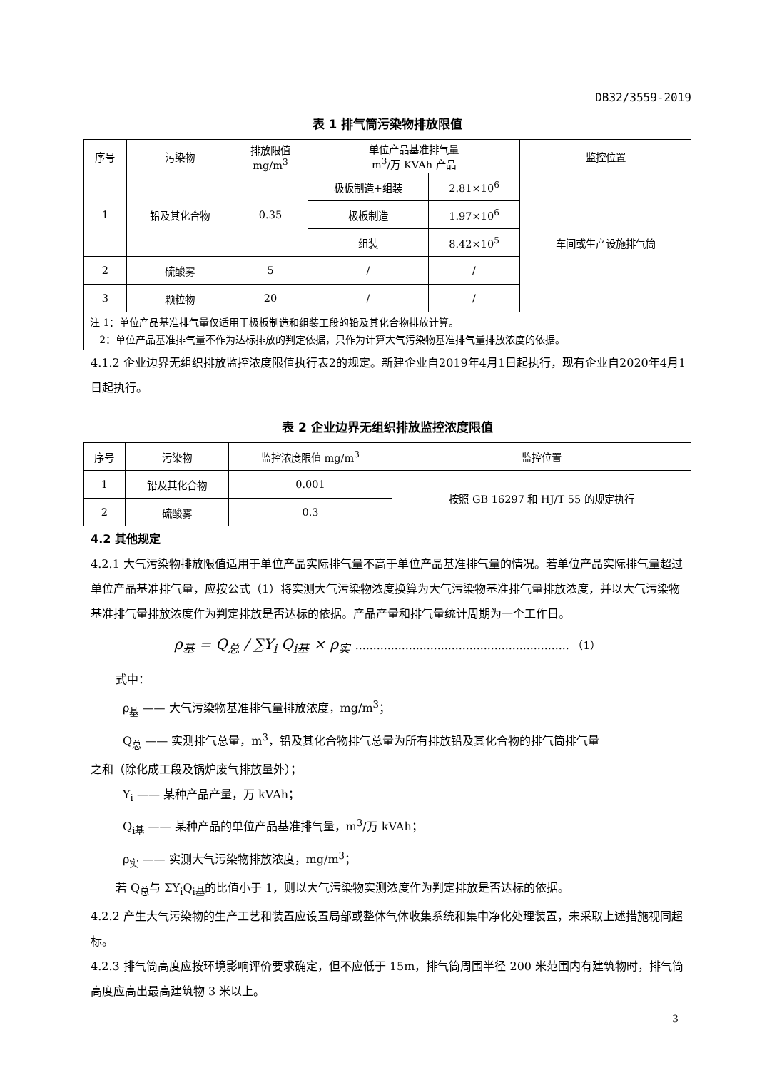DB32/3559-2019
表 1 排气筒污染物排放限值
| 序号 | 污染物 | 排放限值 mg/m<sup>3</sup> | 单位产品基准排气量 m<sup>3</sup>/万 KVAh 产品 | | 监控位置 |
| --- | --- | --- | --- | --- | --- |
| 1 | 铅及其化合物 | 0.35 | 极板制造+组装 | 2.81×10<sup>6</sup> | 车间或生产设施排气筒 |
| | | | 极板制造 | 1.97×10<sup>6</sup> | |
| | | | 组装 | 8.42×10<sup>5</sup> | |
| 2 | 硫酸雾 | 5 | / | / | |
| 3 | 颗粒物 | 20 | / | / | |
| 注 1：单位产品基准排气量仅适用于极板制造和组装工段的铅及其化合物排放计算。 2：单位产品基准排气量不作为达标排放的判定依据，只作为计算大气污染物基准排气量排放浓度的依据。 | | | | | |
4.1.2 企业边界无组织排放监控浓度限值执行表2的规定。新建企业自2019年4月1日起执行，现有企业自2020年4月1日起执行。
表 2 企业边界无组织排放监控浓度限值
| 序号 | 污染物 | 监控浓度限值 mg/m<sup>3</sup> | 监控位置 |
| --- | --- | --- | --- |
| 1 | 铅及其化合物 | 0.001 | 按照 GB 16297 和 HJ/T 55 的规定执行 |
| 2 | 硫酸雾 | 0.3 | |
4.2 其他规定
4.2.1 大气污染物排放限值适用于单位产品实际排气量不高于单位产品基准排气量的情况。若单位产品实际排气量超过单位产品基准排气量，应按公式（1）将实测大气污染物浓度换算为大气污染物基准排气量排放浓度，并以大气污染物基准排气量排放浓度作为判定排放是否达标的依据。产品产量和排气量统计周期为一个工作日。
ρ<sub>基</sub> = Q<sub>总</sub> / ∑Y<sub>i</sub> Q<sub>i基</sub> × ρ<sub>实</sub> …………………………………………………… （1）
式中：
ρ<sub>基</sub> —— 大气污染物基准排气量排放浓度，mg/m<sup>3</sup>；
Q<sub>总</sub> —— 实测排气总量，m<sup>3</sup>，铅及其化合物排气总量为所有排放铅及其化合物的排气筒排气量
之和（除化成工段及锅炉废气排放量外）；
Y<sub>i</sub> —— 某种产品产量，万 kVAh；
Q<sub>i基</sub> —— 某种产品的单位产品基准排气量，m<sup>3</sup>/万 kVAh；
ρ<sub>实</sub> —— 实测大气污染物排放浓度，mg/m<sup>3</sup>；
若 Q<sub>总</sub>与 ΣY<sub>i</sub>Q<sub>i基</sub>的比值小于 1，则以大气污染物实测浓度作为判定排放是否达标的依据。
4.2.2 产生大气污染物的生产工艺和装置应设置局部或整体气体收集系统和集中净化处理装置，未采取上述措施视同超标。
4.2.3 排气筒高度应按环境影响评价要求确定，但不应低于 15m，排气筒周围半径 200 米范围内有建筑物时，排气筒高度应高出最高建筑物 3 米以上。
3